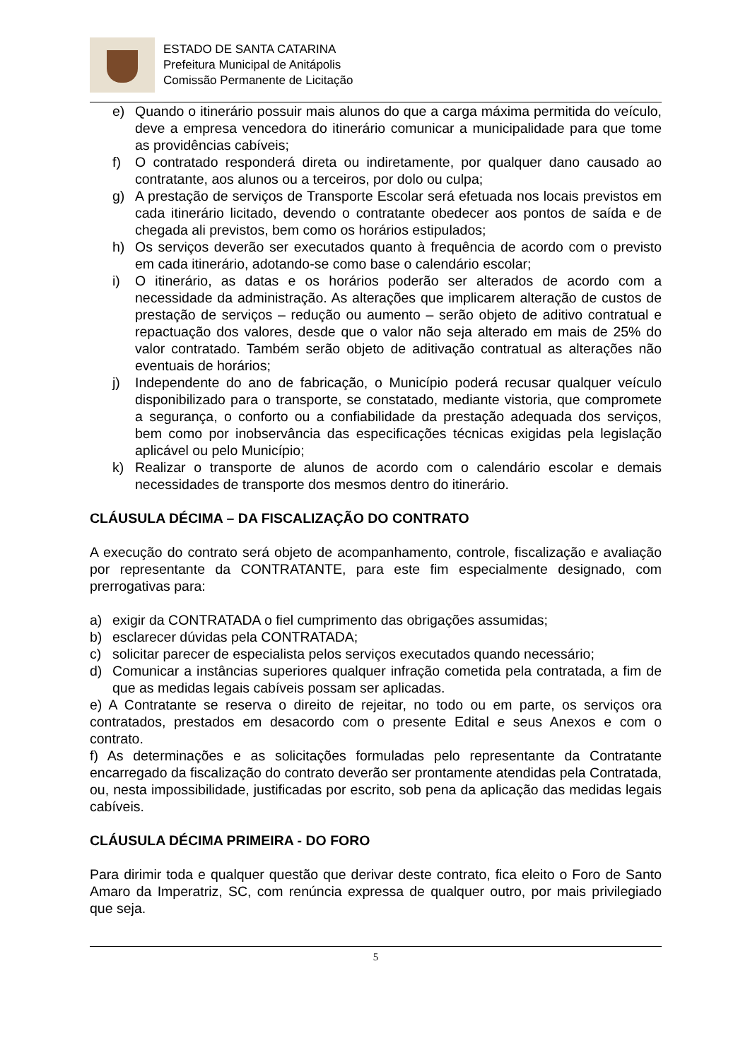ESTADO DE SANTA CATARINA
Prefeitura Municipal de Anitápolis
Comissão Permanente de Licitação
e) Quando o itinerário possuir mais alunos do que a carga máxima permitida do veículo, deve a empresa vencedora do itinerário comunicar a municipalidade para que tome as providências cabíveis;
f) O contratado responderá direta ou indiretamente, por qualquer dano causado ao contratante, aos alunos ou a terceiros, por dolo ou culpa;
g) A prestação de serviços de Transporte Escolar será efetuada nos locais previstos em cada itinerário licitado, devendo o contratante obedecer aos pontos de saída e de chegada ali previstos, bem como os horários estipulados;
h) Os serviços deverão ser executados quanto à frequência de acordo com o previsto em cada itinerário, adotando-se como base o calendário escolar;
i) O itinerário, as datas e os horários poderão ser alterados de acordo com a necessidade da administração. As alterações que implicarem alteração de custos de prestação de serviços – redução ou aumento – serão objeto de aditivo contratual e repactuação dos valores, desde que o valor não seja alterado em mais de 25% do valor contratado. Também serão objeto de aditivação contratual as alterações não eventuais de horários;
j) Independente do ano de fabricação, o Município poderá recusar qualquer veículo disponibilizado para o transporte, se constatado, mediante vistoria, que compromete a segurança, o conforto ou a confiabilidade da prestação adequada dos serviços, bem como por inobservância das especificações técnicas exigidas pela legislação aplicável ou pelo Município;
k) Realizar o transporte de alunos de acordo com o calendário escolar e demais necessidades de transporte dos mesmos dentro do itinerário.
CLÁUSULA DÉCIMA – DA FISCALIZAÇÃO DO CONTRATO
A execução do contrato será objeto de acompanhamento, controle, fiscalização e avaliação por representante da CONTRATANTE, para este fim especialmente designado, com prerrogativas para:
a) exigir da CONTRATADA o fiel cumprimento das obrigações assumidas;
b) esclarecer dúvidas pela CONTRATADA;
c) solicitar parecer de especialista pelos serviços executados quando necessário;
d) Comunicar a instâncias superiores qualquer infração cometida pela contratada, a fim de que as medidas legais cabíveis possam ser aplicadas.
e) A Contratante se reserva o direito de rejeitar, no todo ou em parte, os serviços ora contratados, prestados em desacordo com o presente Edital e seus Anexos e com o contrato.
f) As determinações e as solicitações formuladas pelo representante da Contratante encarregado da fiscalização do contrato deverão ser prontamente atendidas pela Contratada, ou, nesta impossibilidade, justificadas por escrito, sob pena da aplicação das medidas legais cabíveis.
CLÁUSULA DÉCIMA PRIMEIRA - DO FORO
Para dirimir toda e qualquer questão que derivar deste contrato, fica eleito o Foro de Santo Amaro da Imperatriz, SC, com renúncia expressa de qualquer outro, por mais privilegiado que seja.
5